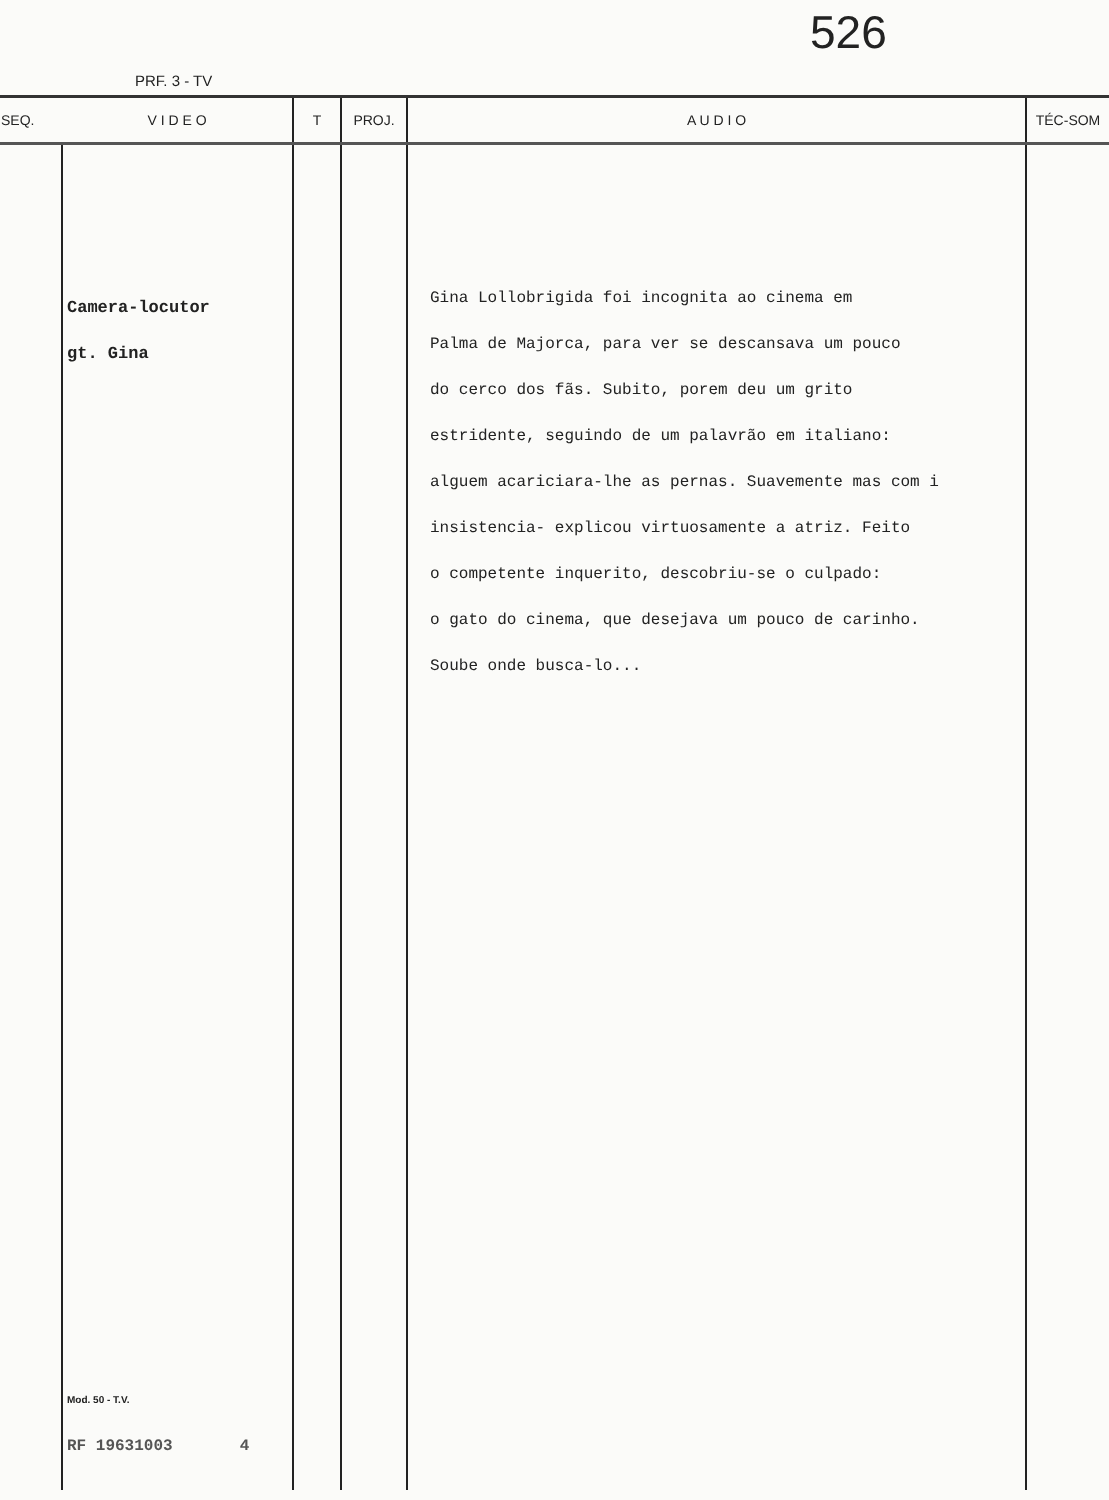526
PRF. 3 - TV
| SEQ. | V I D E O | T | PROJ. | A U D I O | TÉC-SOM |
| --- | --- | --- | --- | --- | --- |
| | Camera-locutor gt. Gina Mod. 50 - T.V. RF 19631003 4 | | | Gina Lollobrigida foi incognita ao cinema em Palma de Majorca, para ver se descansava um pouco do cerco dos fãs. Subito, porem deu um grito estridente, seguindo de um palavrão em italiano: alguem acariciara-lhe as pernas. Suavemente mas com i insistencia- explicou virtuosamente a atriz. Feito o competente inquerito, descobriu-se o culpado: o gato do cinema, que desejava um pouco de carinho. Soube onde busca-lo... | |